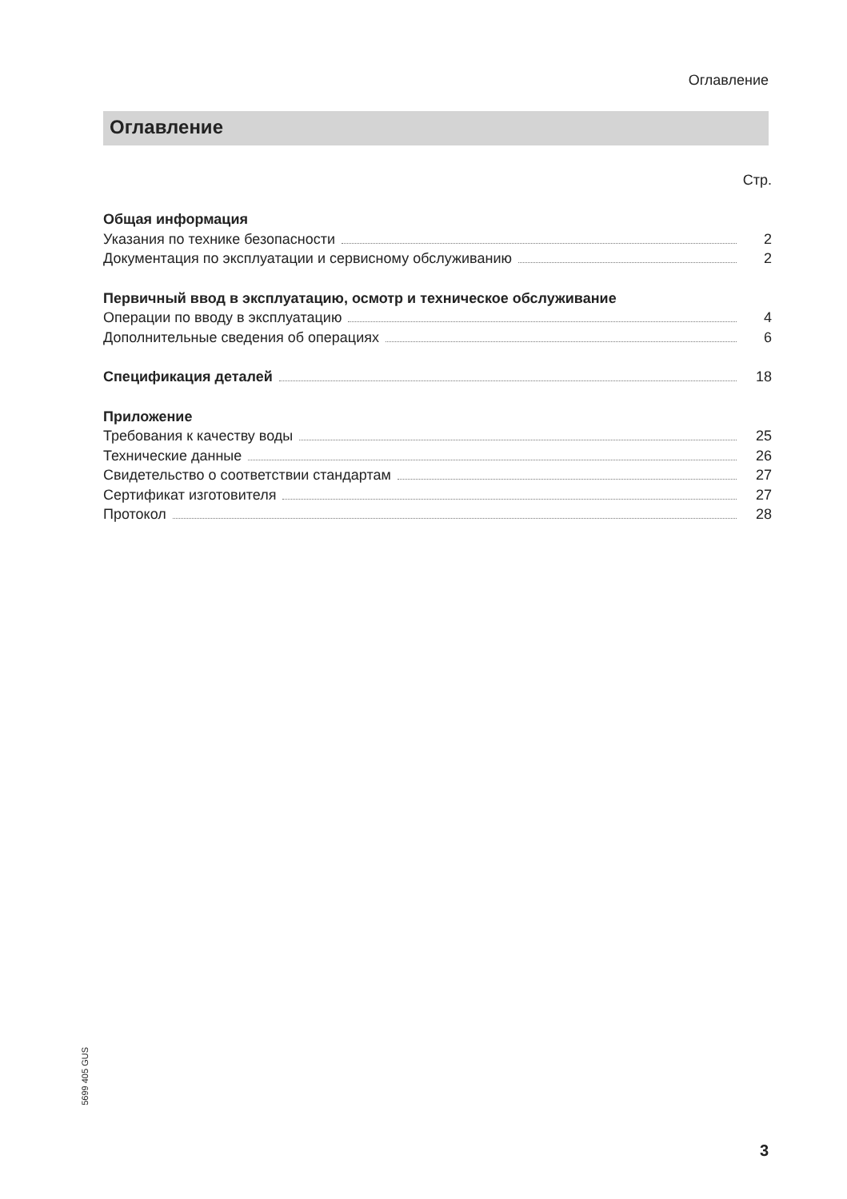Оглавление
Оглавление
Стр.
Общая информация
Указания по технике безопасности 2
Документация по эксплуатации и сервисному обслуживанию 2
Первичный ввод в эксплуатацию, осмотр и техническое обслуживание
Операции по вводу в эксплуатацию 4
Дополнительные сведения об операциях 6
Спецификация деталей 18
Приложение
Требования к качеству воды 25
Технические данные 26
Свидетельство о соответствии стандартам 27
Сертификат изготовителя 27
Протокол 28
5699 405 GUS
3